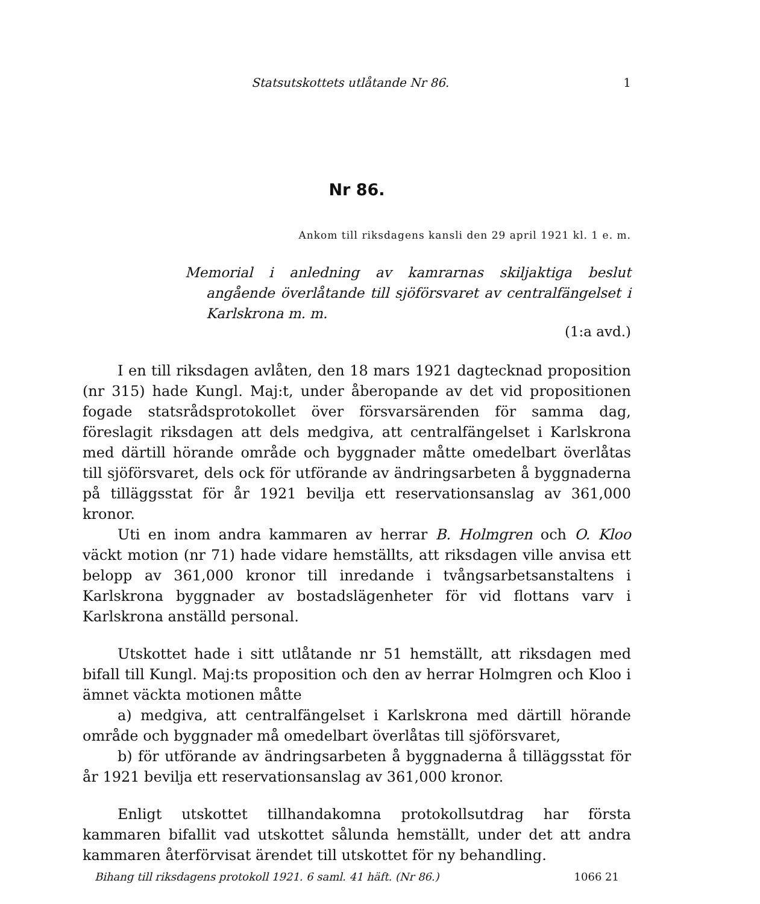Statsutskottets utlåtande Nr 86. 1
Nr 86.
Ankom till riksdagens kansli den 29 april 1921 kl. 1 e. m.
Memorial i anledning av kamrarnas skiljaktiga beslut angående överlåtande till sjöförsvaret av centralfängelset i Karlskrona m. m.
(1:a avd.)
I en till riksdagen avlåten, den 18 mars 1921 dagtecknad proposition (nr 315) hade Kungl. Maj:t, under åberopande av det vid propositionen fogade statsrådsprotokollet över försvarsärenden för samma dag, föreslagit riksdagen att dels medgiva, att centralfängelset i Karlskrona med därtill hörande område och byggnader måtte omedelbart överlåtas till sjöförsvaret, dels ock för utförande av ändringsarbeten å byggnaderna på tilläggsstat för år 1921 bevilja ett reservationsanslag av 361,000 kronor.
Uti en inom andra kammaren av herrar B. Holmgren och O. Kloo väckt motion (nr 71) hade vidare hemställts, att riksdagen ville anvisa ett belopp av 361,000 kronor till inredande i tvångsarbetsanstaltens i Karlskrona byggnader av bostadslägenheter för vid flottans varv i Karlskrona anställd personal.
Utskottet hade i sitt utlåtande nr 51 hemställt, att riksdagen med bifall till Kungl. Maj:ts proposition och den av herrar Holmgren och Kloo i ämnet väckta motionen måtte
a) medgiva, att centralfängelset i Karlskrona med därtill hörande område och byggnader må omedelbart överlåtas till sjöförsvaret,
b) för utförande av ändringsarbeten å byggnaderna å tilläggsstat för år 1921 bevilja ett reservationsanslag av 361,000 kronor.
Enligt utskottet tillhandakomna protokollsutdrag har första kammaren bifallit vad utskottet sålunda hemställt, under det att andra kammaren återförvisat ärendet till utskottet för ny behandling.
Bihang till riksdagens protokoll 1921. 6 saml. 41 häft. (Nr 86.) 1066 21